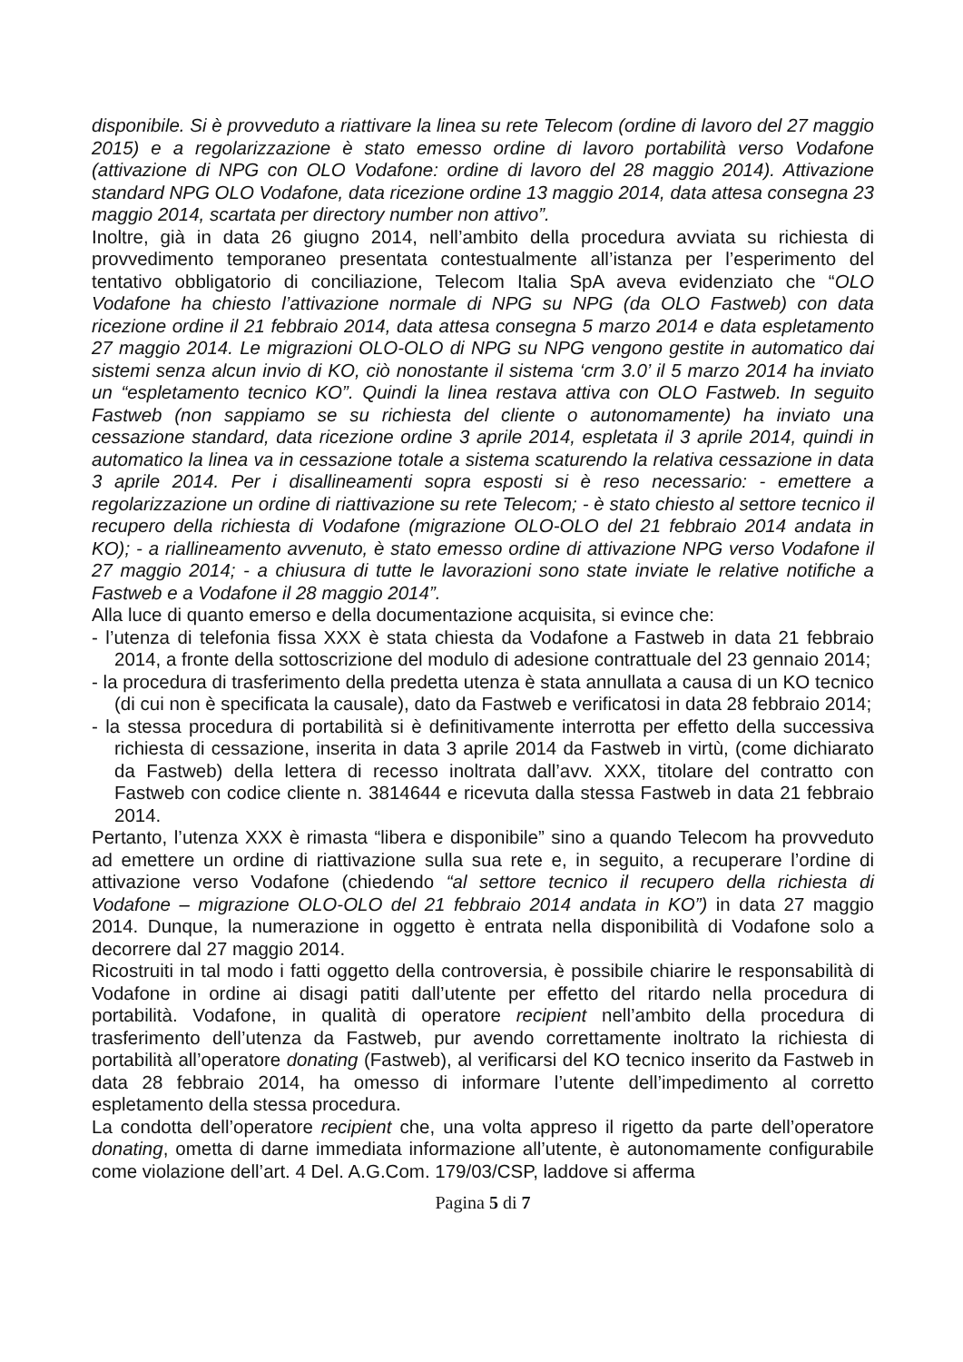disponibile. Si è provveduto a riattivare la linea su rete Telecom (ordine di lavoro del 27 maggio 2015) e a regolarizzazione è stato emesso ordine di lavoro portabilità verso Vodafone (attivazione di NPG con OLO Vodafone: ordine di lavoro del 28 maggio 2014). Attivazione standard NPG OLO Vodafone, data ricezione ordine 13 maggio 2014, data attesa consegna 23 maggio 2014, scartata per directory number non attivo”.
Inoltre, già in data 26 giugno 2014, nell’ambito della procedura avviata su richiesta di provvedimento temporaneo presentata contestualmente all’istanza per l’esperimento del tentativo obbligatorio di conciliazione, Telecom Italia SpA aveva evidenziato che “OLO Vodafone ha chiesto l’attivazione normale di NPG su NPG (da OLO Fastweb) con data ricezione ordine il 21 febbraio 2014, data attesa consegna 5 marzo 2014 e data espletamento 27 maggio 2014. Le migrazioni OLO-OLO di NPG su NPG vengono gestite in automatico dai sistemi senza alcun invio di KO, ciò nonostante il sistema ‘crm 3.0’ il 5 marzo 2014 ha inviato un “espletamento tecnico KO”. Quindi la linea restava attiva con OLO Fastweb. In seguito Fastweb (non sappiamo se su richiesta del cliente o autonomamente) ha inviato una cessazione standard, data ricezione ordine 3 aprile 2014, espletata il 3 aprile 2014, quindi in automatico la linea va in cessazione totale a sistema scaturendo la relativa cessazione in data 3 aprile 2014. Per i disallineamenti sopra esposti si è reso necessario: - emettere a regolarizzazione un ordine di riattivazione su rete Telecom; - è stato chiesto al settore tecnico il recupero della richiesta di Vodafone (migrazione OLO-OLO del 21 febbraio 2014 andata in KO); - a riallineamento avvenuto, è stato emesso ordine di attivazione NPG verso Vodafone il 27 maggio 2014; - a chiusura di tutte le lavorazioni sono state inviate le relative notifiche a Fastweb e a Vodafone il 28 maggio 2014”.
Alla luce di quanto emerso e della documentazione acquisita, si evince che:
- l’utenza di telefonia fissa XXX è stata chiesta da Vodafone a Fastweb in data 21 febbraio 2014, a fronte della sottoscrizione del modulo di adesione contrattuale del 23 gennaio 2014;
- la procedura di trasferimento della predetta utenza è stata annullata a causa di un KO tecnico (di cui non è specificata la causale), dato da Fastweb e verificatosi in data 28 febbraio 2014;
- la stessa procedura di portabilità si è definitivamente interrotta per effetto della successiva richiesta di cessazione, inserita in data 3 aprile 2014 da Fastweb in virtù, (come dichiarato da Fastweb) della lettera di recesso inoltrata dall’avv. XXX, titolare del contratto con Fastweb con codice cliente n. 3814644 e ricevuta dalla stessa Fastweb in data 21 febbraio 2014.
Pertanto, l’utenza XXX è rimasta “libera e disponibile” sino a quando Telecom ha provveduto ad emettere un ordine di riattivazione sulla sua rete e, in seguito, a recuperare l’ordine di attivazione verso Vodafone (chiedendo “al settore tecnico il recupero della richiesta di Vodafone – migrazione OLO-OLO del 21 febbraio 2014 andata in KO”) in data 27 maggio 2014. Dunque, la numerazione in oggetto è entrata nella disponibilità di Vodafone solo a decorrere dal 27 maggio 2014.
Ricostruiti in tal modo i fatti oggetto della controversia, è possibile chiarire le responsabilità di Vodafone in ordine ai disagi patiti dall’utente per effetto del ritardo nella procedura di portabilità. Vodafone, in qualità di operatore recipient nell’ambito della procedura di trasferimento dell’utenza da Fastweb, pur avendo correttamente inoltrato la richiesta di portabilità all’operatore donating (Fastweb), al verificarsi del KO tecnico inserito da Fastweb in data 28 febbraio 2014, ha omesso di informare l’utente dell’impedimento al corretto espletamento della stessa procedura.
La condotta dell’operatore recipient che, una volta appreso il rigetto da parte dell’operatore donating, ometta di darne immediata informazione all’utente, è autonomamente configurabile come violazione dell’art. 4 Del. A.G.Com. 179/03/CSP, laddove si afferma
Pagina 5 di 7